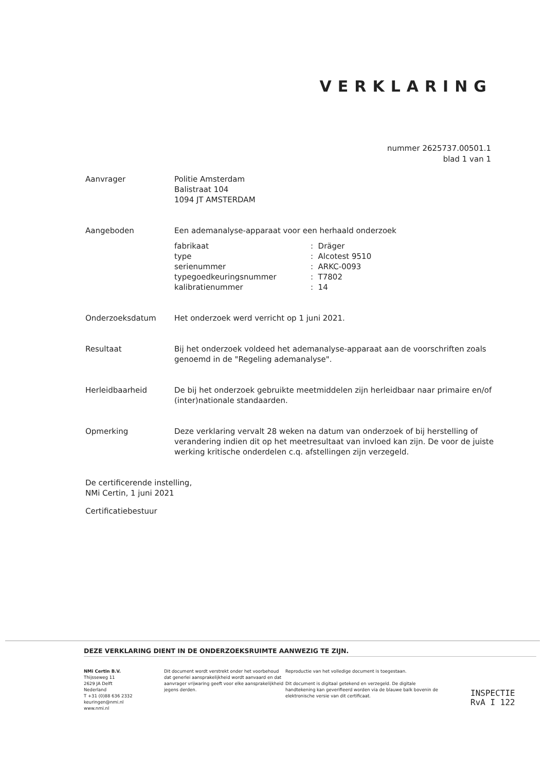VERKLARING
nummer 2625737.00501.1
blad 1 van 1
Aanvrager Politie Amsterdam
Balistraat 104
1094 JT AMSTERDAM
Aangeboden Een ademanalyse-apparaat voor een herhaald onderzoek
| fabrikaat | : Dräger |
| type | : Alcotest 9510 |
| serienummer | : ARKC-0093 |
| typegoedkeuringsnummer | : T7802 |
| kalibratienummer | : 14 |
Onderzoeksdatum Het onderzoek werd verricht op 1 juni 2021.
Resultaat Bij het onderzoek voldeed het ademanalyse-apparaat aan de voorschriften zoals genoemd in de "Regeling ademanalyse".
Herleidbaarheid De bij het onderzoek gebruikte meetmiddelen zijn herleidbaar naar primaire en/of (inter)nationale standaarden.
Opmerking Deze verklaring vervalt 28 weken na datum van onderzoek of bij herstelling of verandering indien dit op het meetresultaat van invloed kan zijn. De voor de juiste werking kritische onderdelen c.q. afstellingen zijn verzegeld.
De certificerende instelling,
NMi Certin, 1 juni 2021
Certificatiebestuur
DEZE VERKLARING DIENT IN DE ONDERZOEKSRUIMTE AANWEZIG TE ZIJN.
NMi Certin B.V.
Thijsseweg 11
2629 JA Delft
Nederland
T +31 (0)88 636 2332
keuringen@nmi.nl
www.nmi.nl
Dit document wordt verstrekt onder het voorbehoud dat generlei aansprakelijkheid wordt aanvaard en dat aanvrager vrijwaring geeft voor elke aansprakelijkheid jegens derden.
Reproductie van het volledige document is toegestaan.
Dit document is digitaal getekend en verzegeld. De digitale handtekening kan geverifieerd worden via de blauwe balk bovenin de elektronische versie van dit certificaat.
INSPECTIE
RvA I 122